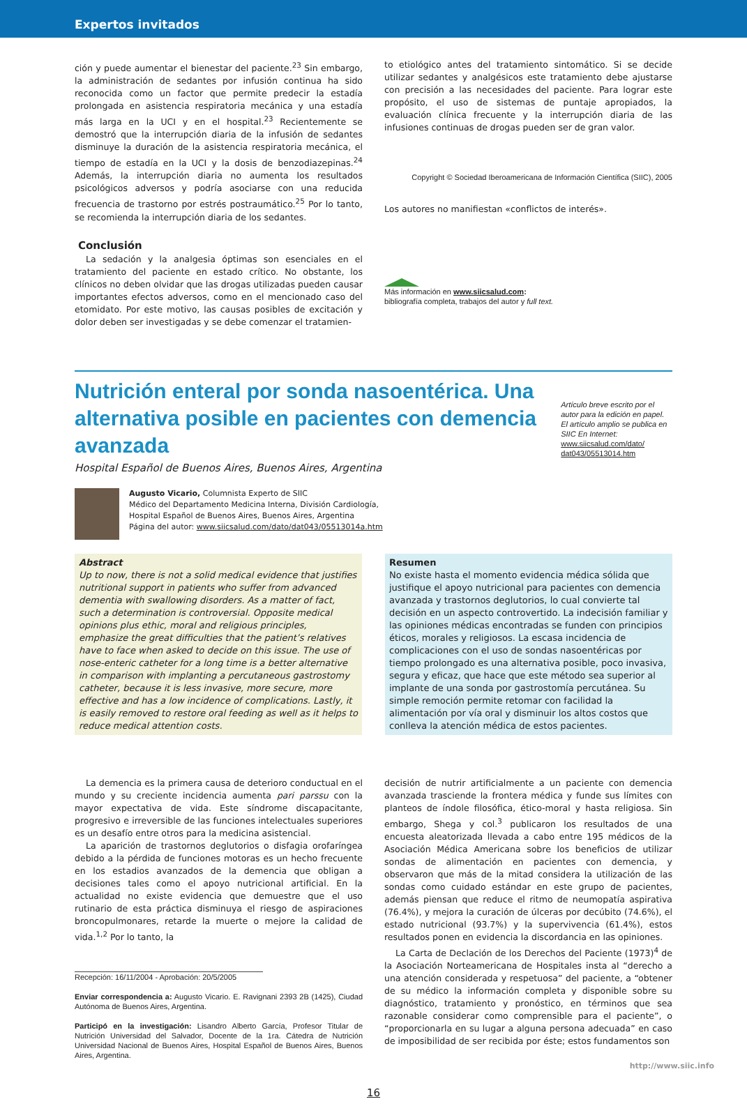Expertos invitados
ción y puede aumentar el bienestar del paciente.<sup>23</sup> Sin embargo, la administración de sedantes por infusión continua ha sido reconocida como un factor que permite predecir la estadía prolongada en asistencia respiratoria mecánica y una estadía más larga en la UCI y en el hospital.<sup>23</sup> Recientemente se demostró que la interrupción diaria de la infusión de sedantes disminuye la duración de la asistencia respiratoria mecánica, el tiempo de estadía en la UCI y la dosis de benzodiazepinas.<sup>24</sup> Además, la interrupción diaria no aumenta los resultados psicológicos adversos y podría asociarse con una reducida frecuencia de trastorno por estrés postraumático.<sup>25</sup> Por lo tanto, se recomienda la interrupción diaria de los sedantes.
Conclusión
La sedación y la analgesia óptimas son esenciales en el tratamiento del paciente en estado crítico. No obstante, los clínicos no deben olvidar que las drogas utilizadas pueden causar importantes efectos adversos, como en el mencionado caso del etomidato. Por este motivo, las causas posibles de excitación y dolor deben ser investigadas y se debe comenzar el tratamien-
to etiológico antes del tratamiento sintomático. Si se decide utilizar sedantes y analgésicos este tratamiento debe ajustarse con precisión a las necesidades del paciente. Para lograr este propósito, el uso de sistemas de puntaje apropiados, la evaluación clínica frecuente y la interrupción diaria de las infusiones continuas de drogas pueden ser de gran valor.
Copyright © Sociedad Iberoamericana de Información Científica (SIIC), 2005
Los autores no manifiestan «conflictos de interés».
Más información en www.siicsalud.com:
bibliografía completa, trabajos del autor y full text.
Nutrición enteral por sonda nasoentérica. Una alternativa posible en pacientes con demencia avanzada
Hospital Español de Buenos Aires, Buenos Aires, Argentina
Artículo breve escrito por el autor para la edición en papel. El artículo amplio se publica en SIIC En Internet:
www.siicsalud.com/dato/ dat043/05513014.htm
Augusto Vicario, Columnista Experto de SIIC
Médico del Departamento Medicina Interna, División Cardiología,
Hospital Español de Buenos Aires, Buenos Aires, Argentina
Página del autor: www.siicsalud.com/dato/dat043/05513014a.htm
Abstract
Up to now, there is not a solid medical evidence that justifies nutritional support in patients who suffer from advanced dementia with swallowing disorders. As a matter of fact, such a determination is controversial. Opposite medical opinions plus ethic, moral and religious principles, emphasize the great difficulties that the patient’s relatives have to face when asked to decide on this issue. The use of nose-enteric catheter for a long time is a better alternative in comparison with implanting a percutaneous gastrostomy catheter, because it is less invasive, more secure, more effective and has a low incidence of complications. Lastly, it is easily removed to restore oral feeding as well as it helps to reduce medical attention costs.
Resumen
No existe hasta el momento evidencia médica sólida que justifique el apoyo nutricional para pacientes con demencia avanzada y trastornos deglutorios, lo cual convierte tal decisión en un aspecto controvertido. La indecisión familiar y las opiniones médicas encontradas se funden con principios éticos, morales y religiosos. La escasa incidencia de complicaciones con el uso de sondas nasoentéricas por tiempo prolongado es una alternativa posible, poco invasiva, segura y eficaz, que hace que este método sea superior al implante de una sonda por gastrostomía percutánea. Su simple remoción permite retomar con facilidad la alimentación por vía oral y disminuir los altos costos que conlleva la atención médica de estos pacientes.
La demencia es la primera causa de deterioro conductual en el mundo y su creciente incidencia aumenta pari parssu con la mayor expectativa de vida. Este síndrome discapacitante, progresivo e irreversible de las funciones intelectuales superiores es un desafío entre otros para la medicina asistencial.
La aparición de trastornos deglutorios o disfagia orofaríngea debido a la pérdida de funciones motoras es un hecho frecuente en los estadios avanzados de la demencia que obligan a decisiones tales como el apoyo nutricional artificial. En la actualidad no existe evidencia que demuestre que el uso rutinario de esta práctica disminuya el riesgo de aspiraciones broncopulmonares, retarde la muerte o mejore la calidad de vida.<sup>1,2</sup> Por lo tanto, la
Recepción: 16/11/2004 - Aprobación: 20/5/2005
Enviar correspondencia a: Augusto Vicario. E. Ravignani 2393 2B (1425), Ciudad Autónoma de Buenos Aires, Argentina.
Participó en la investigación: Lisandro Alberto García, Profesor Titular de Nutrición Universidad del Salvador, Docente de la 1ra. Cátedra de Nutrición Universidad Nacional de Buenos Aires, Hospital Español de Buenos Aires, Buenos Aires, Argentina.
decisión de nutrir artificialmente a un paciente con demencia avanzada trasciende la frontera médica y funde sus límites con planteos de índole filosófica, ético-moral y hasta religiosa. Sin embargo, Shega y col.<sup>3</sup> publicaron los resultados de una encuesta aleatorizada llevada a cabo entre 195 médicos de la Asociación Médica Americana sobre los beneficios de utilizar sondas de alimentación en pacientes con demencia, y observaron que más de la mitad considera la utilización de las sondas como cuidado estándar en este grupo de pacientes, además piensan que reduce el ritmo de neumopatía aspirativa (76.4%), y mejora la curación de úlceras por decúbito (74.6%), el estado nutricional (93.7%) y la supervivencia (61.4%), estos resultados ponen en evidencia la discordancia en las opiniones.
La Carta de Declación de los Derechos del Paciente (1973)<sup>4</sup> de la Asociación Norteamericana de Hospitales insta al “derecho a una atención considerada y respetuosa” del paciente, a “obtener de su médico la información completa y disponible sobre su diagnóstico, tratamiento y pronóstico, en términos que sea razonable considerar como comprensible para el paciente”, o “proporcionarla en su lugar a alguna persona adecuada” en caso de imposibilidad de ser recibida por éste; estos fundamentos son
http://www.siic.info
16